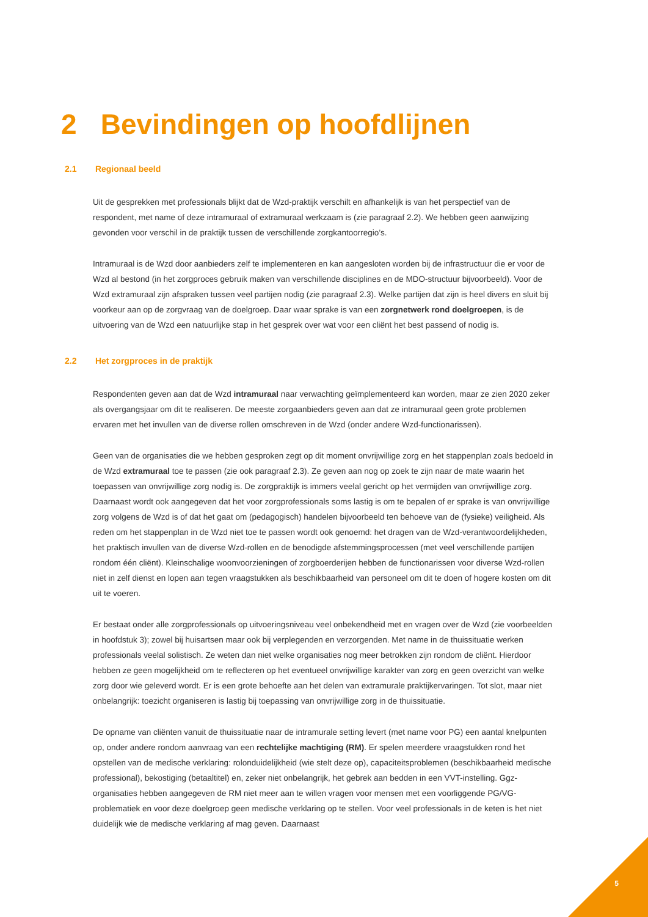2 Bevindingen op hoofdlijnen
2.1 Regionaal beeld
Uit de gesprekken met professionals blijkt dat de Wzd-praktijk verschilt en afhankelijk is van het perspectief van de respondent, met name of deze intramuraal of extramuraal werkzaam is (zie paragraaf 2.2). We hebben geen aanwijzing gevonden voor verschil in de praktijk tussen de verschillende zorgkantoorregio’s.
Intramuraal is de Wzd door aanbieders zelf te implementeren en kan aangesloten worden bij de infrastructuur die er voor de Wzd al bestond (in het zorgproces gebruik maken van verschillende disciplines en de MDO-structuur bijvoorbeeld). Voor de Wzd extramuraal zijn afspraken tussen veel partijen nodig (zie paragraaf 2.3). Welke partijen dat zijn is heel divers en sluit bij voorkeur aan op de zorgvraag van de doelgroep. Daar waar sprake is van een zorgnetwerk rond doelgroepen, is de uitvoering van de Wzd een natuurlijke stap in het gesprek over wat voor een cliënt het best passend of nodig is.
2.2 Het zorgproces in de praktijk
Respondenten geven aan dat de Wzd intramuraal naar verwachting geïmplementeerd kan worden, maar ze zien 2020 zeker als overgangsjaar om dit te realiseren. De meeste zorgaanbieders geven aan dat ze intramuraal geen grote problemen ervaren met het invullen van de diverse rollen omschreven in de Wzd (onder andere Wzd-functionarissen).
Geen van de organisaties die we hebben gesproken zegt op dit moment onvrijwillige zorg en het stappenplan zoals bedoeld in de Wzd extramuraal toe te passen (zie ook paragraaf 2.3). Ze geven aan nog op zoek te zijn naar de mate waarin het toepassen van onvrijwillige zorg nodig is. De zorgpraktijk is immers veelal gericht op het vermijden van onvrijwillige zorg. Daarnaast wordt ook aangegeven dat het voor zorgprofessionals soms lastig is om te bepalen of er sprake is van onvrijwillige zorg volgens de Wzd is of dat het gaat om (pedagogisch) handelen bijvoorbeeld ten behoeve van de (fysieke) veiligheid. Als reden om het stappenplan in de Wzd niet toe te passen wordt ook genoemd: het dragen van de Wzd-verantwoordelijkheden, het praktisch invullen van de diverse Wzd-rollen en de benodigde afstemmingsprocessen (met veel verschillende partijen rondom één cliënt). Kleinschalige woonvoorzieningen of zorgboerderijen hebben de functionarissen voor diverse Wzd-rollen niet in zelf dienst en lopen aan tegen vraagstukken als beschikbaarheid van personeel om dit te doen of hogere kosten om dit uit te voeren.
Er bestaat onder alle zorgprofessionals op uitvoeringsniveau veel onbekendheid met en vragen over de Wzd (zie voorbeelden in hoofdstuk 3); zowel bij huisartsen maar ook bij verplegenden en verzorgenden. Met name in de thuissituatie werken professionals veelal solistisch. Ze weten dan niet welke organisaties nog meer betrokken zijn rondom de cliënt. Hierdoor hebben ze geen mogelijkheid om te reflecteren op het eventueel onvrijwillige karakter van zorg en geen overzicht van welke zorg door wie geleverd wordt. Er is een grote behoefte aan het delen van extramurale praktijkervaringen. Tot slot, maar niet onbelangrijk: toezicht organiseren is lastig bij toepassing van onvrijwillige zorg in de thuissituatie.
De opname van cliënten vanuit de thuissituatie naar de intramurale setting levert (met name voor PG) een aantal knelpunten op, onder andere rondom aanvraag van een rechtelijke machtiging (RM). Er spelen meerdere vraagstukken rond het opstellen van de medische verklaring: rolonduidelijkheid (wie stelt deze op), capaciteitsproblemen (beschikbaarheid medische professional), bekostiging (betaaltitel) en, zeker niet onbelangrijk, het gebrek aan bedden in een VVT-instelling. Ggz-organisaties hebben aangegeven de RM niet meer aan te willen vragen voor mensen met een voorliggende PG/VG-problematiek en voor deze doelgroep geen medische verklaring op te stellen. Voor veel professionals in de keten is het niet duidelijk wie de medische verklaring af mag geven. Daarnaast
5